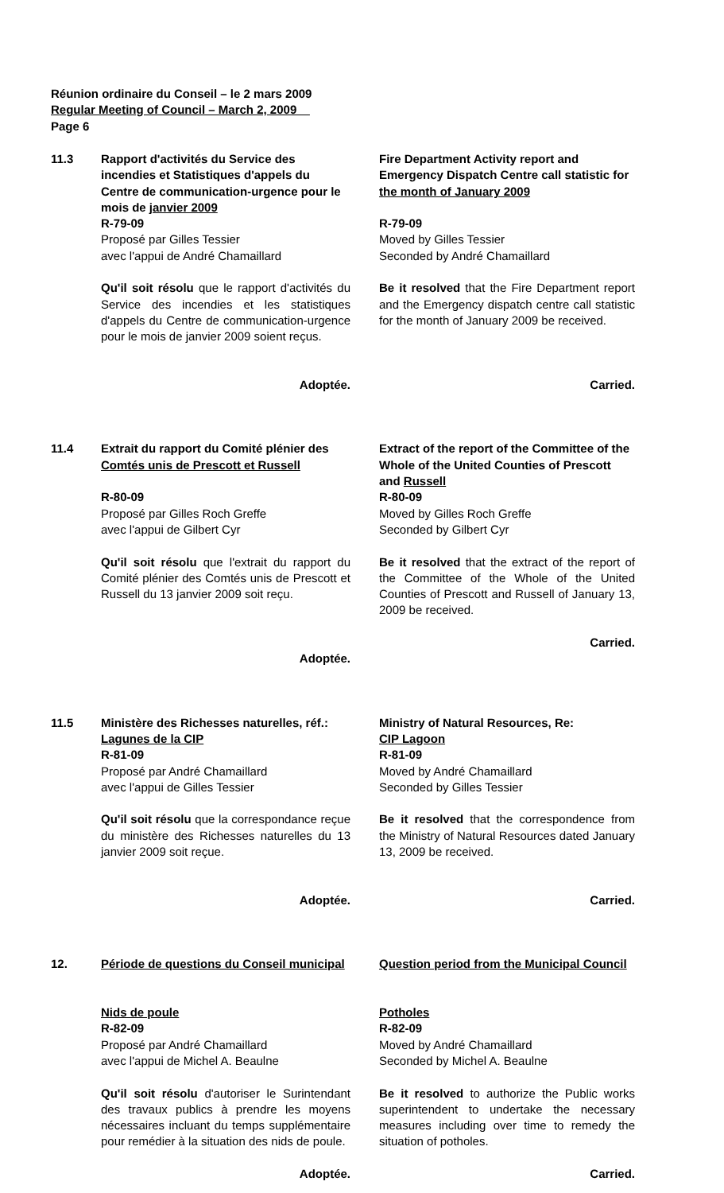Réunion ordinaire du Conseil – le 2 mars 2009
Regular Meeting of Council – March 2, 2009
Page 6
11.3
Rapport d'activités du Service des incendies et Statistiques d'appels du Centre de communication-urgence pour le mois de janvier 2009
R-79-09
Proposé par Gilles Tessier
avec l'appui de André Chamaillard
Qu'il soit résolu que le rapport d'activités du Service des incendies et les statistiques d'appels du Centre de communication-urgence pour le mois de janvier 2009 soient reçus.
Adoptée.
Fire Department Activity report and Emergency Dispatch Centre call statistic for the month of January 2009
R-79-09
Moved by Gilles Tessier
Seconded by André Chamaillard
Be it resolved that the Fire Department report and the Emergency dispatch centre call statistic for the month of January 2009 be received.
Carried.
11.4
Extrait du rapport du Comité plénier des Comtés unis de Prescott et Russell
R-80-09
Proposé par Gilles Roch Greffe
avec l'appui de Gilbert Cyr
Qu'il soit résolu que l'extrait du rapport du Comité plénier des Comtés unis de Prescott et Russell du 13 janvier 2009 soit reçu.
Adoptée.
Extract of the report of the Committee of the Whole of the United Counties of Prescott and Russell
R-80-09
Moved by Gilles Roch Greffe
Seconded by Gilbert Cyr
Be it resolved that the extract of the report of the Committee of the Whole of the United Counties of Prescott and Russell of January 13, 2009 be received.
Carried.
11.5
Ministère des Richesses naturelles, réf.: Lagunes de la CIP
R-81-09
Proposé par André Chamaillard
avec l'appui de Gilles Tessier
Qu'il soit résolu que la correspondance reçue du ministère des Richesses naturelles du 13 janvier 2009 soit reçue.
Adoptée.
Ministry of Natural Resources, Re:
CIP Lagoon
R-81-09
Moved by André Chamaillard
Seconded by Gilles Tessier
Be it resolved that the correspondence from the Ministry of Natural Resources dated January 13, 2009 be received.
Carried.
12.
Période de questions du Conseil municipal
Nids de poule
R-82-09
Proposé par André Chamaillard
avec l'appui de Michel A. Beaulne
Qu'il soit résolu d'autoriser le Surintendant des travaux publics à prendre les moyens nécessaires incluant du temps supplémentaire pour remédier à la situation des nids de poule.
Adoptée.
Question period from the Municipal Council
Potholes
R-82-09
Moved by André Chamaillard
Seconded by Michel A. Beaulne
Be it resolved to authorize the Public works superintendent to undertake the necessary measures including over time to remedy the situation of potholes.
Carried.